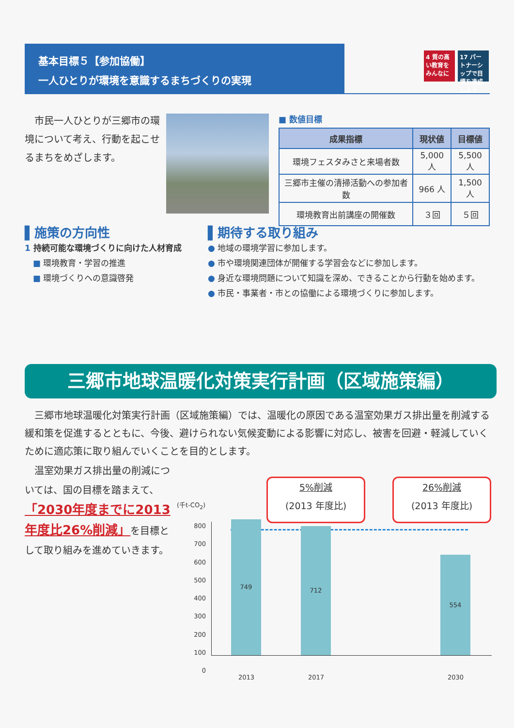基本目標５【参加協働】
一人ひとりが環境を意識するまちづくりの実現
4 質の高い教育をみんなに
17 パートナーシップで目標を達成しよう
　市民一人ひとりが三郷市の環境について考え、行動を起こせるまちをめざします。
■ 数値目標
| 成果指標 | 現状値 | 目標値 |
| --- | --- | --- |
| 環境フェスタみさと来場者数 | 5,000 人 | 5,500 人 |
| 三郷市主催の清掃活動への参加者数 | 966 人 | 1,500 人 |
| 環境教育出前講座の開催数 | ３回 | ５回 |
▌施策の方向性
1 持続可能な環境づくりに向けた人材育成
　■ 環境教育・学習の推進
　■ 環境づくりへの意識啓発
▌期待する取り組み
● 地域の環境学習に参加します。
● 市や環境関連団体が開催する学習会などに参加します。
● 身近な環境問題について知識を深め、できることから行動を始めます。
● 市民・事業者・市との協働による環境づくりに参加します。
三郷市地球温暖化対策実行計画（区域施策編）
　三郷市地球温暖化対策実行計画（区域施策編）では、温暖化の原因である温室効果ガス排出量を削減する緩和策を促進するとともに、今後、避けられない気候変動による影響に対応し、被害を回避・軽減していくために適応策に取り組んでいくことを目的とします。
　温室効果ガス排出量の削減については、国の目標を踏まえて、「2030年度までに2013年度比26%削減」を目標として取り組みを進めていきます。
(千t-CO<sub>2</sub>)
5%削減
(2013 年度比)
26%削減
(2013 年度比)
800
700
600
500
400
300
200
100
0
749 712 554
2013 2017 2030